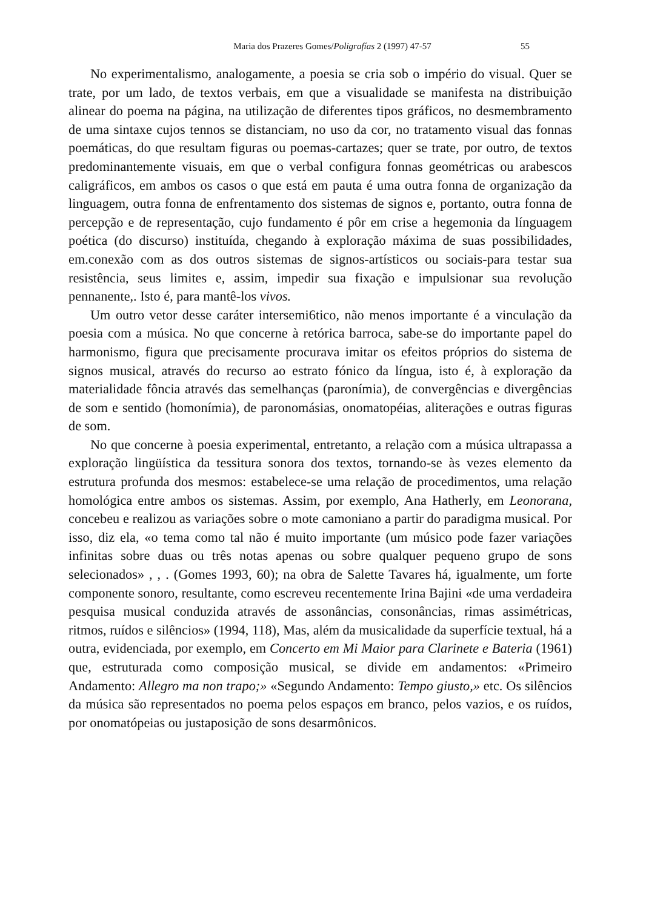Maria dos Prazeres Gomes/Poligrafías 2 (1997) 47-57 55
No experimentalismo, analogamente, a poesia se cria sob o império do visual. Quer se trate, por um lado, de textos verbais, em que a visualidade se manifesta na distribuição alinear do poema na página, na utilização de diferentes tipos gráficos, no desmembramento de uma sintaxe cujos tennos se distanciam, no uso da cor, no tratamento visual das fonnas poemáticas, do que resultam figuras ou poemas-cartazes; quer se trate, por outro, de textos predominantemente visuais, em que o verbal configura fonnas geométricas ou arabescos caligráficos, em ambos os casos o que está em pauta é uma outra fonna de organização da linguagem, outra fonna de enfrentamento dos sistemas de signos e, portanto, outra fonna de percepção e de representação, cujo fundamento é pôr em crise a hegemonia da línguagem poética (do discurso) instituída, chegando à exploração máxima de suas possibilidades, em.conexão com as dos outros sistemas de signos-artísticos ou sociais-para testar sua resistência, seus limites e, assim, impedir sua fixação e impulsionar sua revolução pennanente,. Isto é, para mantê-los vivos.
Um outro vetor desse caráter intersemi6tico, não menos importante é a vinculação da poesia com a música. No que concerne à retórica barroca, sabe-se do importante papel do harmonismo, figura que precisamente procurava imitar os efeitos próprios do sistema de signos musical, através do recurso ao estrato fónico da língua, isto é, à exploração da materialidade fôncia através das semelhanças (paronímia), de convergências e divergências de som e sentido (homonímia), de paronomásias, onomatopéias, aliterações e outras figuras de som.
No que concerne à poesia experimental, entretanto, a relação com a música ultrapassa a exploração lingüística da tessitura sonora dos textos, tornando-se às vezes elemento da estrutura profunda dos mesmos: estabelece-se uma relação de procedimentos, uma relação homológica entre ambos os sistemas. Assim, por exemplo, Ana Hatherly, em Leonorana, concebeu e realizou as variações sobre o mote camoniano a partir do paradigma musical. Por isso, diz ela, «o tema como tal não é muito importante (um músico pode fazer variações infinitas sobre duas ou três notas apenas ou sobre qualquer pequeno grupo de sons selecionados» , , . (Gomes 1993, 60); na obra de Salette Tavares há, igualmente, um forte componente sonoro, resultante, como escreveu recentemente Irina Bajini «de uma verdadeira pesquisa musical conduzida através de assonâncias, consonâncias, rimas assimétricas, ritmos, ruídos e silêncios» (1994, 118), Mas, além da musicalidade da superfície textual, há a outra, evidenciada, por exemplo, em Concerto em Mi Maior para Clarinete e Bateria (1961) que, estruturada como composição musical, se divide em andamentos: «Primeiro Andamento: Allegro ma non trapo;» «Segundo Andamento: Tempo giusto,» etc. Os silêncios da música são representados no poema pelos espaços em branco, pelos vazios, e os ruídos, por onomatópeias ou justaposição de sons desarmônicos.